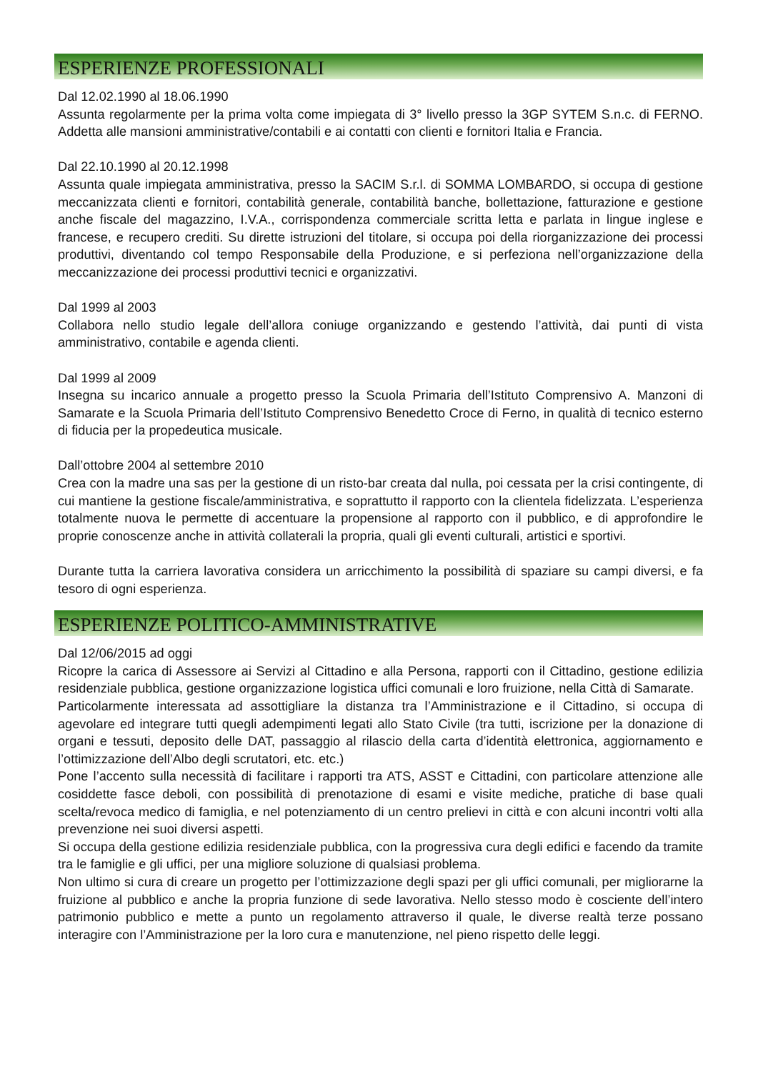ESPERIENZE PROFESSIONALI
Dal 12.02.1990 al 18.06.1990
Assunta regolarmente per la prima volta come impiegata di 3° livello presso la 3GP SYTEM S.n.c. di FERNO. Addetta alle mansioni amministrative/contabili e ai contatti con clienti e fornitori Italia e Francia.
Dal 22.10.1990 al 20.12.1998
Assunta quale impiegata amministrativa, presso la SACIM S.r.l. di SOMMA LOMBARDO, si occupa di gestione meccanizzata clienti e fornitori, contabilità generale, contabilità banche, bollettazione, fatturazione e gestione anche fiscale del magazzino, I.V.A., corrispondenza commerciale scritta letta e parlata in lingue inglese e francese, e recupero crediti. Su dirette istruzioni del titolare, si occupa poi della riorganizzazione dei processi produttivi, diventando col tempo Responsabile della Produzione, e si perfeziona nell’organizzazione della meccanizzazione dei processi produttivi tecnici e organizzativi.
Dal 1999 al 2003
Collabora nello studio legale dell’allora coniuge organizzando e gestendo l’attività, dai punti di vista amministrativo, contabile e agenda clienti.
Dal 1999 al 2009
Insegna su incarico annuale a progetto presso la Scuola Primaria dell’Istituto Comprensivo A. Manzoni di Samarate e la Scuola Primaria dell’Istituto Comprensivo Benedetto Croce di Ferno, in qualità di tecnico esterno di fiducia per la propedeutica musicale.
Dall’ottobre 2004 al settembre 2010
Crea con la madre una sas per la gestione di un risto-bar creata dal nulla, poi cessata per la crisi contingente, di cui mantiene la gestione fiscale/amministrativa, e soprattutto il rapporto con la clientela fidelizzata. L’esperienza totalmente nuova le permette di accentuare la propensione al rapporto con il pubblico, e di approfondire le proprie conoscenze anche in attività collaterali la propria, quali gli eventi culturali, artistici e sportivi.
Durante tutta la carriera lavorativa considera un arricchimento la possibilità di spaziare su campi diversi, e fa tesoro di ogni esperienza.
ESPERIENZE POLITICO-AMMINISTRATIVE
Dal 12/06/2015 ad oggi
Ricopre la carica di Assessore ai Servizi al Cittadino e alla Persona, rapporti con il Cittadino, gestione edilizia residenziale pubblica, gestione organizzazione logistica uffici comunali e loro fruizione, nella Città di Samarate.
Particolarmente interessata ad assottigliare la distanza tra l’Amministrazione e il Cittadino, si occupa di agevolare ed integrare tutti quegli adempimenti legati allo Stato Civile (tra tutti, iscrizione per la donazione di organi e tessuti, deposito delle DAT, passaggio al rilascio della carta d’identità elettronica, aggiornamento e l’ottimizzazione dell’Albo degli scrutatori, etc. etc.)
Pone l’accento sulla necessità di facilitare i rapporti tra ATS, ASST e Cittadini, con particolare attenzione alle cosiddette fasce deboli, con possibilità di prenotazione di esami e visite mediche, pratiche di base quali scelta/revoca medico di famiglia, e nel potenziamento di un centro prelievi in città e con alcuni incontri volti alla prevenzione nei suoi diversi aspetti.
Si occupa della gestione edilizia residenziale pubblica, con la progressiva cura degli edifici e facendo da tramite tra le famiglie e gli uffici, per una migliore soluzione di qualsiasi problema.
Non ultimo si cura di creare un progetto per l’ottimizzazione degli spazi per gli uffici comunali, per migliorarne la fruizione al pubblico e anche la propria funzione di sede lavorativa. Nello stesso modo è cosciente dell’intero patrimonio pubblico e mette a punto un regolamento attraverso il quale, le diverse realtà terze possano interagire con l’Amministrazione per la loro cura e manutenzione, nel pieno rispetto delle leggi.